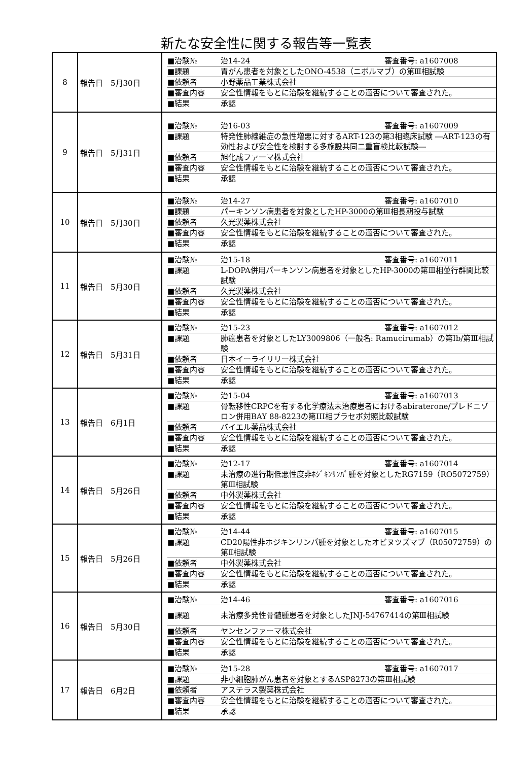新たな安全性に関する報告等一覧表
| 8 | 報告日 5月30日 | ■治験№ 治14-24 審査番号: a1607008 ■課題 胃がん患者を対象としたONO-4538（ニボルマブ）の第Ⅲ相試験 ■依頼者 小野薬品工業株式会社 ■審査内容 安全性情報をもとに治験を継続することの適否について審査された。 ■結果 承認 |
| 9 | 報告日 5月31日 | ■治験№ 治16-03 審査番号: a1607009 ■課題 特発性肺線維症の急性増悪に対するART-123の第3相臨床試験 ―ART-123の有効性および安全性を検討する多施設共同二重盲検比較試験― ■依頼者 旭化成ファーマ株式会社 ■審査内容 安全性情報をもとに治験を継続することの適否について審査された。 ■結果 承認 |
| 10 | 報告日 5月30日 | ■治験№ 治14-27 審査番号: a1607010 ■課題 パーキンソン病患者を対象としたHP-3000の第Ⅲ相長期投与試験 ■依頼者 久光製薬株式会社 ■審査内容 安全性情報をもとに治験を継続することの適否について審査された。 ■結果 承認 |
| 11 | 報告日 5月30日 | ■治験№ 治15-18 審査番号: a1607011 ■課題 L-DOPA併用パーキンソン病患者を対象としたHP-3000の第Ⅲ相並行群間比較試験 ■依頼者 久光製薬株式会社 ■審査内容 安全性情報をもとに治験を継続することの適否について審査された。 ■結果 承認 |
| 12 | 報告日 5月31日 | ■治験№ 治15-23 審査番号: a1607012 ■課題 肺癌患者を対象としたLY3009806（一般名: Ramucirumab）の第Ⅰb/第Ⅲ相試験 ■依頼者 日本イーライリリー株式会社 ■審査内容 安全性情報をもとに治験を継続することの適否について審査された。 ■結果 承認 |
| 13 | 報告日 6月1日 | ■治験№ 治15-04 審査番号: a1607013 ■課題 骨転移性CRPCを有する化学療法未治療患者におけるabiraterone/プレドニゾロン併用BAY 88-8223の第III相プラセボ対照比較試験 ■依頼者 バイエル薬品株式会社 ■審査内容 安全性情報をもとに治験を継続することの適否について審査された。 ■結果 承認 |
| 14 | 報告日 5月26日 | ■治験№ 治12-17 審査番号: a1607014 ■課題 未治療の進行期低悪性度非ﾎｼﾞｷﾝﾘﾝﾊﾟ腫を対象としたRG7159（RO5072759）第Ⅲ相試験 ■依頼者 中外製薬株式会社 ■審査内容 安全性情報をもとに治験を継続することの適否について審査された。 ■結果 承認 |
| 15 | 報告日 5月26日 | ■治験№ 治14-44 審査番号: a1607015 ■課題 CD20陽性非ホジキンリンパ腫を対象としたオビヌツズマブ（R05072759）の第Ⅱ相試験 ■依頼者 中外製薬株式会社 ■審査内容 安全性情報をもとに治験を継続することの適否について審査された。 ■結果 承認 |
| 16 | 報告日 5月30日 | ■治験№ 治14-46 審査番号: a1607016 ■課題 未治療多発性骨髄腫患者を対象としたJNJ-54767414の第Ⅲ相試験 ■依頼者 ヤンセンファーマ株式会社 ■審査内容 安全性情報をもとに治験を継続することの適否について審査された。 ■結果 承認 |
| 17 | 報告日 6月2日 | ■治験№ 治15-28 審査番号: a1607017 ■課題 非小細胞肺がん患者を対象とするASP8273の第Ⅲ相試験 ■依頼者 アステラス製薬株式会社 ■審査内容 安全性情報をもとに治験を継続することの適否について審査された。 ■結果 承認 |